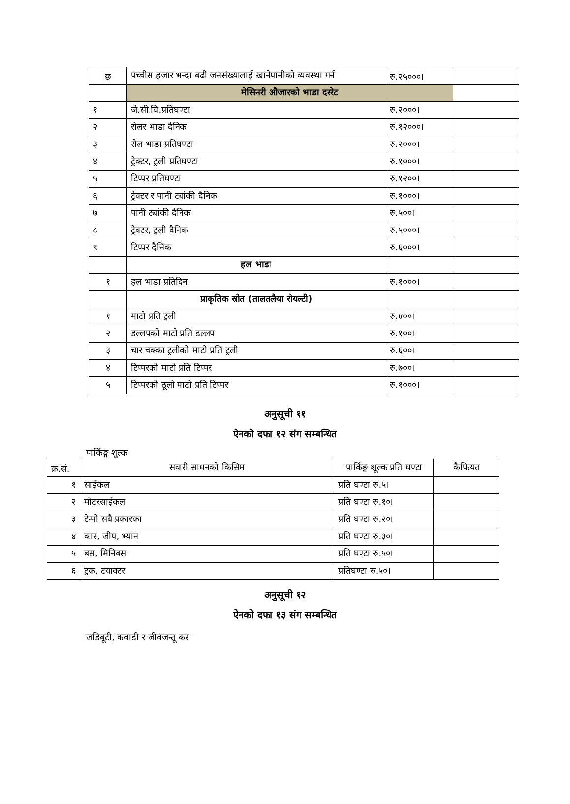| छ | पच्चीस हजार भन्दा बढी जनसंख्यालाई खानेपानीको व्यवस्था गर्न | रु.२५०००। | |
| | मेसिनरी औजारको भाडा दररेट | | |
| १ | जे.सी.वि.प्रतिघण्टा | रु.२०००। | |
| २ | रोलर भाडा दैनिक | रु.१२०००। | |
| ३ | रोल भाडा प्रतिघण्टा | रु.२०००। | |
| ४ | ट्रेक्टर, ट्रली प्रतिघण्टा | रु.१०००। | |
| ५ | टिप्पर प्रतिघण्टा | रु.१२००। | |
| ६ | ट्रेक्टर र पानी ट्यांकी दैनिक | रु.१०००। | |
| ७ | पानी ट्यांकी दैनिक | रु.५००। | |
| ८ | ट्रेक्टर, ट्रली दैनिक | रु.५०००। | |
| ९ | टिप्पर दैनिक | रु.६०००। | |
| | हल भाडा | | |
| १ | हल भाडा प्रतिदिन | रु.१०००। | |
| | प्राकृतिक स्रोत (तालतलैया रोयल्टी) | | |
| १ | माटो प्रति ट्रली | रु.४००। | |
| २ | डल्लपको माटो प्रति डल्लप | रु.१००। | |
| ३ | चार चक्का ट्रलीको माटो प्रति ट्रली | रु.६००। | |
| ४ | टिप्परको माटो प्रति टिप्पर | रु.७००। | |
| ५ | टिप्परको ठूलो माटो प्रति टिप्पर | रु.१०००। | |
अनुसूची ११
ऐनको दफा १२ संग सम्बन्धित
पार्किङ्ग शूल्क
| क्र.सं. | सवारी साधनको किसिम | पार्किङ्ग शूल्क प्रति घण्टा | कैफियत |
| --- | --- | --- | --- |
| १ | साईकल | प्रति घण्टा रु.५। | |
| २ | मोटरसाईकल | प्रति घण्टा रु.१०। | |
| ३ | टेम्पो सबै प्रकारका | प्रति घण्टा रु.२०। | |
| ४ | कार, जीप, भ्यान | प्रति घण्टा रु.३०। | |
| ५ | बस, मिनिबस | प्रति घण्टा रु.५०। | |
| ६ | ट्रक, टयाक्टर | प्रतिघण्टा रु.५०। | |
अनुसूची १२
ऐनको दफा १३ संग सम्बन्धित
जडिबूटी, कवाडी र जीवजन्तू कर